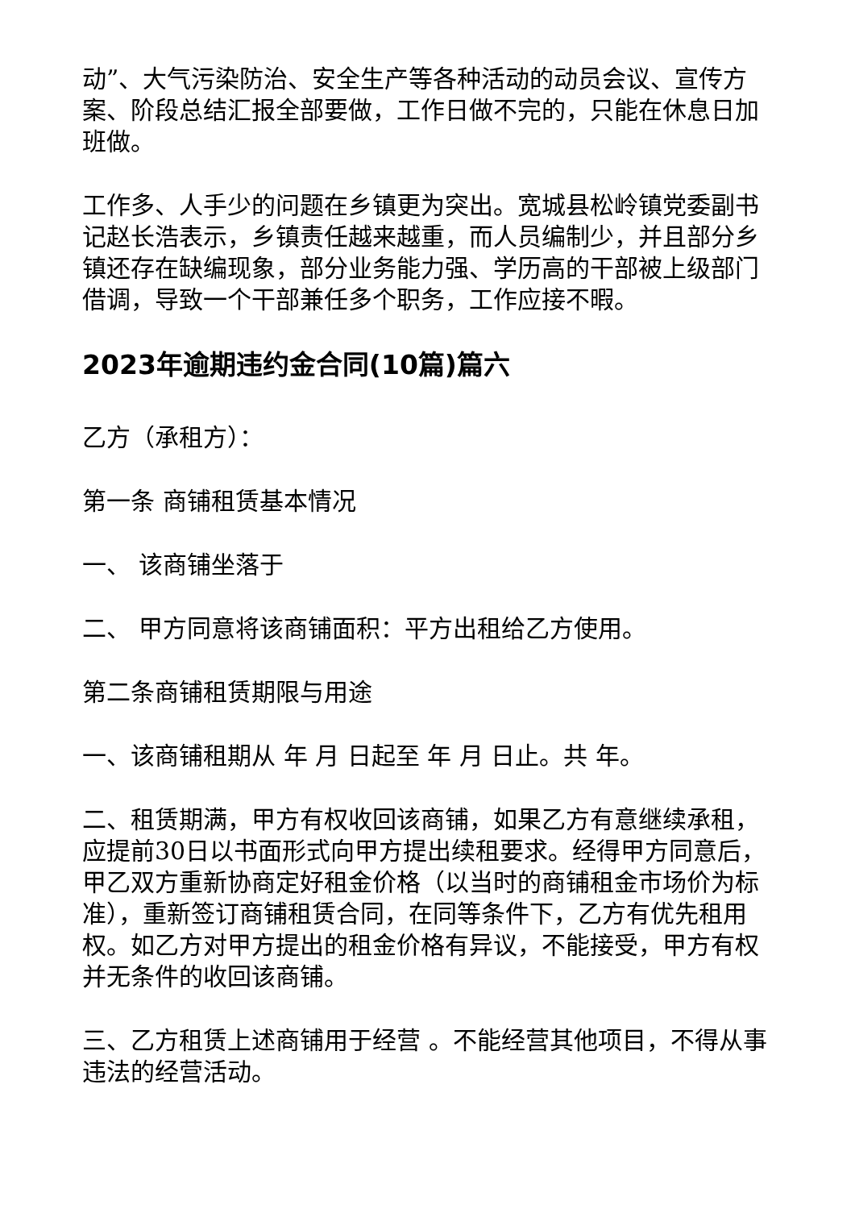动”、大气污染防治、安全生产等各种活动的动员会议、宣传方案、阶段总结汇报全部要做，工作日做不完的，只能在休息日加班做。
工作多、人手少的问题在乡镇更为突出。宽城县松岭镇党委副书记赵长浩表示，乡镇责任越来越重，而人员编制少，并且部分乡镇还存在缺编现象，部分业务能力强、学历高的干部被上级部门借调，导致一个干部兼任多个职务，工作应接不暇。
2023年逾期违约金合同(10篇)篇六
乙方（承租方）：
第一条 商铺租赁基本情况
一、 该商铺坐落于
二、 甲方同意将该商铺面积：平方出租给乙方使用。
第二条商铺租赁期限与用途
一、该商铺租期从 年 月 日起至 年 月 日止。共 年。
二、租赁期满，甲方有权收回该商铺，如果乙方有意继续承租，应提前30日以书面形式向甲方提出续租要求。经得甲方同意后，甲乙双方重新协商定好租金价格（以当时的商铺租金市场价为标准），重新签订商铺租赁合同，在同等条件下，乙方有优先租用权。如乙方对甲方提出的租金价格有异议，不能接受，甲方有权并无条件的收回该商铺。
三、乙方租赁上述商铺用于经营 。不能经营其他项目，不得从事违法的经营活动。